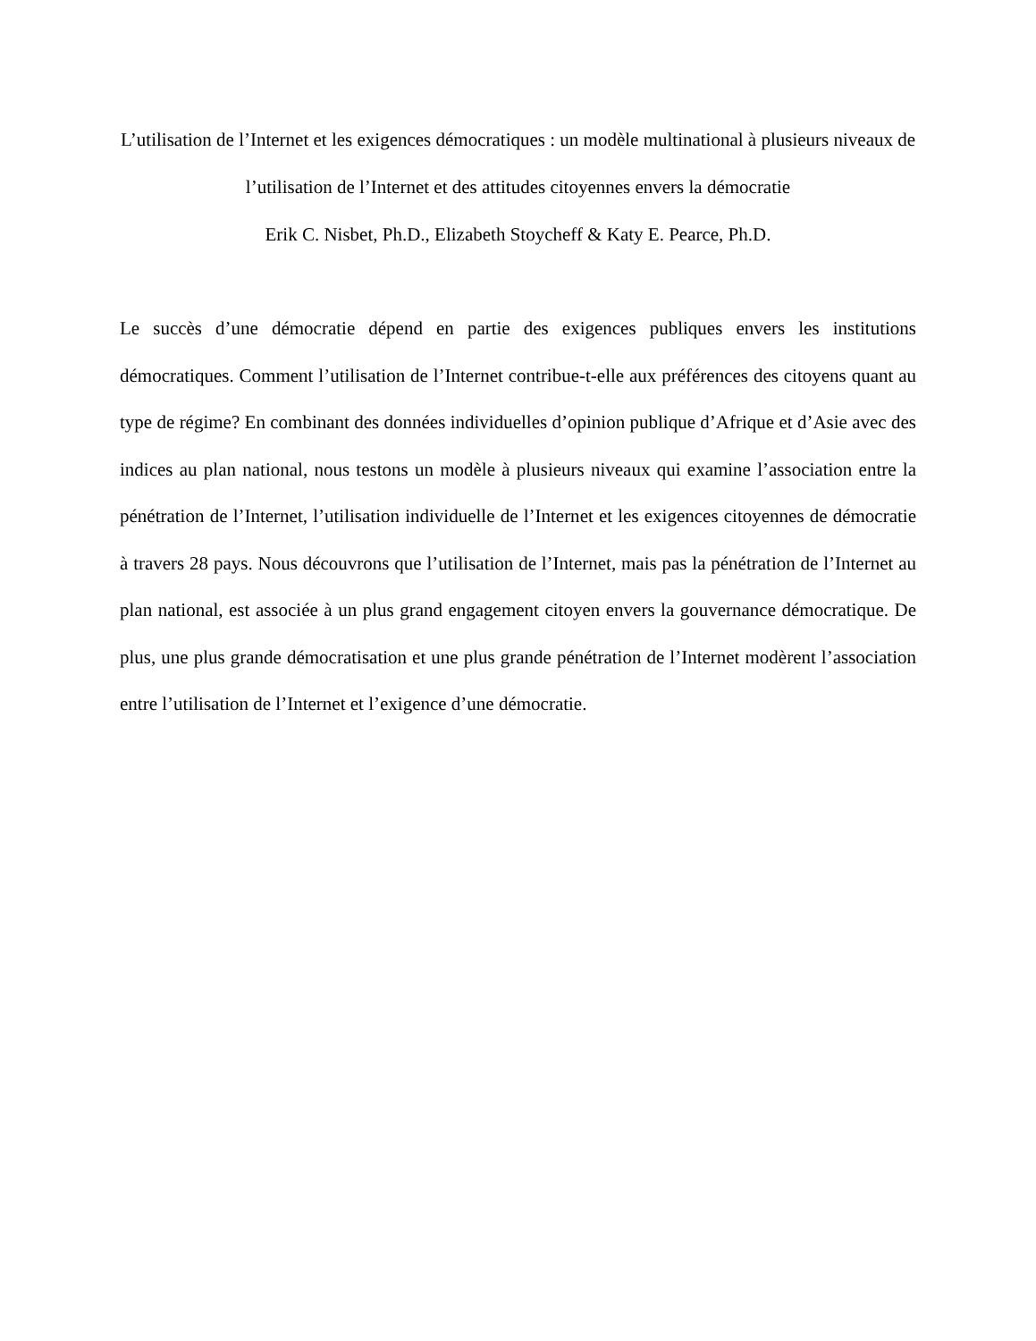L’utilisation de l’Internet et les exigences démocratiques : un modèle multinational à plusieurs niveaux de l’utilisation de l’Internet et des attitudes citoyennes envers la démocratie
Erik C. Nisbet, Ph.D., Elizabeth Stoycheff & Katy E. Pearce, Ph.D.
Le succès d’une démocratie dépend en partie des exigences publiques envers les institutions démocratiques. Comment l’utilisation de l’Internet contribue-t-elle aux préférences des citoyens quant au type de régime? En combinant des données individuelles d’opinion publique d’Afrique et d’Asie avec des indices au plan national, nous testons un modèle à plusieurs niveaux qui examine l’association entre la pénétration de l’Internet, l’utilisation individuelle de l’Internet et les exigences citoyennes de démocratie à travers 28 pays. Nous découvrons que l’utilisation de l’Internet, mais pas la pénétration de l’Internet au plan national, est associée à un plus grand engagement citoyen envers la gouvernance démocratique. De plus, une plus grande démocratisation et une plus grande pénétration de l’Internet modèrent l’association entre l’utilisation de l’Internet et l’exigence d’une démocratie.